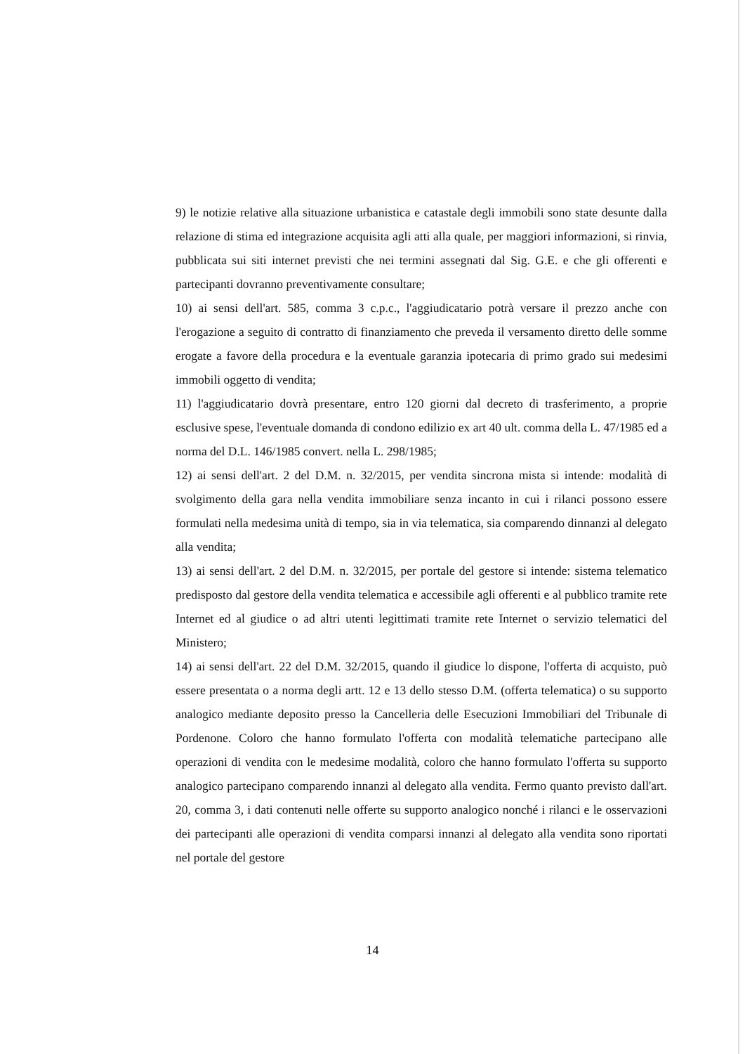9) le notizie relative alla situazione urbanistica e catastale degli immobili sono state desunte dalla relazione di stima ed integrazione acquisita agli atti alla quale, per maggiori informazioni, si rinvia, pubblicata sui siti internet previsti che nei termini assegnati dal Sig. G.E. e che gli offerenti e partecipanti dovranno preventivamente consultare;
10) ai sensi dell'art. 585, comma 3 c.p.c., l'aggiudicatario potrà versare il prezzo anche con l'erogazione a seguito di contratto di finanziamento che preveda il versamento diretto delle somme erogate a favore della procedura e la eventuale garanzia ipotecaria di primo grado sui medesimi immobili oggetto di vendita;
11) l'aggiudicatario dovrà presentare, entro 120 giorni dal decreto di trasferimento, a proprie esclusive spese, l'eventuale domanda di condono edilizio ex art 40 ult. comma della L. 47/1985 ed a norma del D.L. 146/1985 convert. nella L. 298/1985;
12) ai sensi dell'art. 2 del D.M. n. 32/2015, per vendita sincrona mista si intende: modalità di svolgimento della gara nella vendita immobiliare senza incanto in cui i rilanci possono essere formulati nella medesima unità di tempo, sia in via telematica, sia comparendo dinnanzi al delegato alla vendita;
13) ai sensi dell'art. 2 del D.M. n. 32/2015, per portale del gestore si intende: sistema telematico predisposto dal gestore della vendita telematica e accessibile agli offerenti e al pubblico tramite rete Internet ed al giudice o ad altri utenti legittimati tramite rete Internet o servizio telematici del Ministero;
14) ai sensi dell'art. 22 del D.M. 32/2015, quando il giudice lo dispone, l'offerta di acquisto, può essere presentata o a norma degli artt. 12 e 13 dello stesso D.M. (offerta telematica) o su supporto analogico mediante deposito presso la Cancelleria delle Esecuzioni Immobiliari del Tribunale di Pordenone. Coloro che hanno formulato l'offerta con modalità telematiche partecipano alle operazioni di vendita con le medesime modalità, coloro che hanno formulato l'offerta su supporto analogico partecipano comparendo innanzi al delegato alla vendita. Fermo quanto previsto dall'art. 20, comma 3, i dati contenuti nelle offerte su supporto analogico nonché i rilanci e le osservazioni dei partecipanti alle operazioni di vendita comparsi innanzi al delegato alla vendita sono riportati nel portale del gestore
14